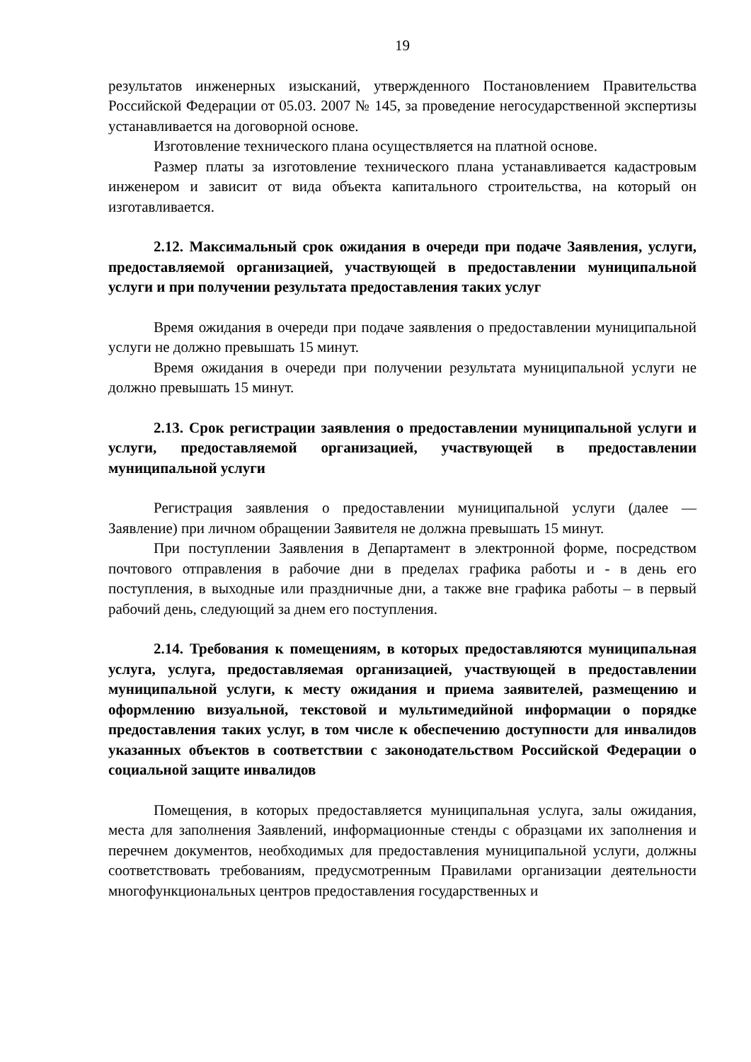19
результатов инженерных изысканий, утвержденного Постановлением Правительства Российской Федерации от 05.03. 2007 № 145, за проведение негосударственной экспертизы устанавливается на договорной основе.
Изготовление технического плана осуществляется на платной основе.
Размер платы за изготовление технического плана устанавливается кадастровым инженером и зависит от вида объекта капитального строительства, на который он изготавливается.
2.12. Максимальный срок ожидания в очереди при подаче Заявления, услуги, предоставляемой организацией, участвующей в предоставлении муниципальной услуги и при получении результата предоставления таких услуг
Время ожидания в очереди при подаче заявления о предоставлении муниципальной услуги не должно превышать 15 минут.
Время ожидания в очереди при получении результата муниципальной услуги не должно превышать 15 минут.
2.13. Срок регистрации заявления о предоставлении муниципальной услуги и услуги, предоставляемой организацией, участвующей в предоставлении муниципальной услуги
Регистрация заявления о предоставлении муниципальной услуги (далее — Заявление) при личном обращении Заявителя не должна превышать 15 минут.
При поступлении Заявления в Департамент в электронной форме, посредством почтового отправления в рабочие дни в пределах графика работы и - в день его поступления, в выходные или праздничные дни, а также вне графика работы – в первый рабочий день, следующий за днем его поступления.
2.14. Требования к помещениям, в которых предоставляются муниципальная услуга, услуга, предоставляемая организацией, участвующей в предоставлении муниципальной услуги, к месту ожидания и приема заявителей, размещению и оформлению визуальной, текстовой и мультимедийной информации о порядке предоставления таких услуг, в том числе к обеспечению доступности для инвалидов указанных объектов в соответствии с законодательством Российской Федерации о социальной защите инвалидов
Помещения, в которых предоставляется муниципальная услуга, залы ожидания, места для заполнения Заявлений, информационные стенды с образцами их заполнения и перечнем документов, необходимых для предоставления муниципальной услуги, должны соответствовать требованиям, предусмотренным Правилами организации деятельности многофункциональных центров предоставления государственных и